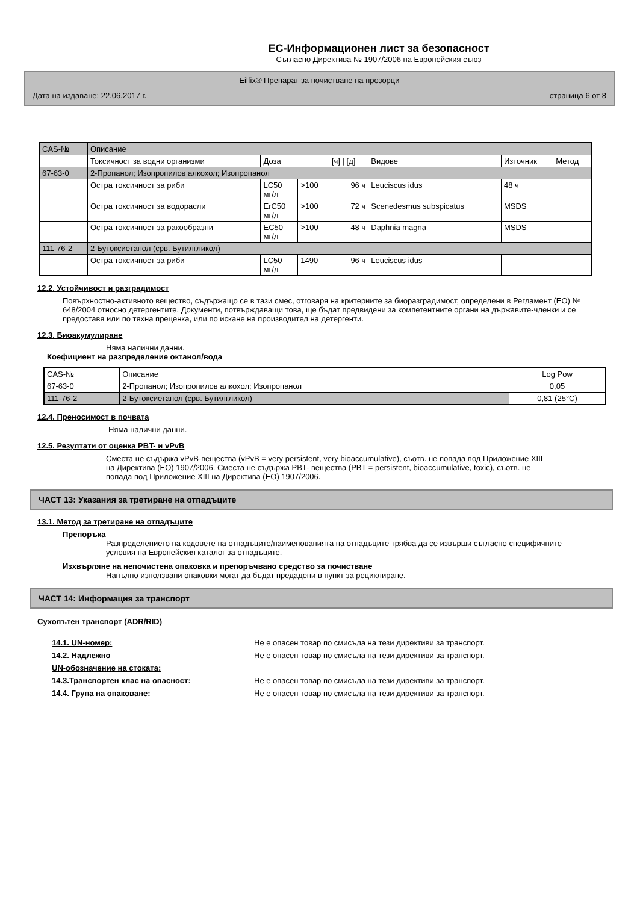ЕС-Информационен лист за безопасност
Съгласно Директива № 1907/2006 на Европейския съюз
Eilfix® Препарат за почистване на прозорци
Дата на издаване: 22.06.2017 г. страница 6 от 8
| CAS-№ | Описание | | | | | | |
| --- | --- | --- | --- | --- | --- | --- | --- |
| | Токсичност за водни организми | Доза | | [ч] / [д] | Видове | Източник | Метод |
| 67-63-0 | 2-Пропанол; Изопропилов алкохол; Изопропанол | | | | | | |
| | Остра токсичност за риби | LC50 мг/л | >100 | 96 ч | Leuciscus idus | 48 ч | |
| | Остра токсичност за водорасли | ErC50 мг/л | >100 | 72 ч | Scenedesmus subspicatus | MSDS | |
| | Остра токсичност за ракообразни | EC50 мг/л | >100 | 48 ч | Daphnia magna | MSDS | |
| 111-76-2 | 2-Бутоксиетанол (срв. Бутилгликол) | | | | | | |
| | Остра токсичност за риби | LC50 мг/л | 1490 | 96 ч | Leuciscus idus | | |
12.2. Устойчивост и разградимост
Повърхностно-активното вещество, съдържащо се в тази смес, отговаря на критериите за биоразградимост, определени в Регламент (ЕО) № 648/2004 относно детергентите. Документи, потвърждаващи това, ще бъдат предвидени за компетентните органи на държавите-членки и се предоставя или по тяхна преценка, или по искане на производител на детергенти.
12.3. Биоакумулиране
Няма налични данни.
Коефициент на разпределение октанол/вода
| CAS-№ | Описание | Log Pow |
| --- | --- | --- |
| 67-63-0 | 2-Пропанол; Изопропилов алкохол; Изопропанол | 0,05 |
| 111-76-2 | 2-Бутоксиетанол (срв. Бутилгликол) | 0,81 (25°C) |
12.4. Преносимост в почвата
Няма налични данни.
12.5. Резултати от оценка PBT- и vPvB
Сместа не съдържа vPvB-вещества (vPvB = very persistent, very bioaccumulative), съотв. не попада под Приложение XIII на Директива (ЕО) 1907/2006. Сместа не съдържа PBT- вещества (PBT = persistent, bioaccumulative, toxic), съотв. не попада под Приложение XIII на Директива (ЕО) 1907/2006.
ЧАСТ 13: Указания за третиране на отпадъците
13.1. Метод за третиране на отпадъците
Препоръка
Разпределението на кодовете на отпадъците/наименованията на отпадъците трябва да се извърши съгласно специфичните условия на Европейския каталог за отпадъците.
Изхвърляне на непочистена опаковка и препоръчвано средство за почистване
Напълно използвани опаковки могат да бъдат предадени в пункт за рециклиране.
ЧАСТ 14: Информация за транспорт
Сухопътен транспорт (ADR/RID)
14.1. UN-номер: Не е опасен товар по смисъла на тези директиви за транспорт.
14.2. Надлежно Не е опасен товар по смисъла на тези директиви за транспорт.
UN-обозначение на стоката:
14.3.Транспортен клас на опасност: Не е опасен товар по смисъла на тези директиви за транспорт.
14.4. Група на опаковане: Не е опасен товар по смисъла на тези директиви за транспорт.